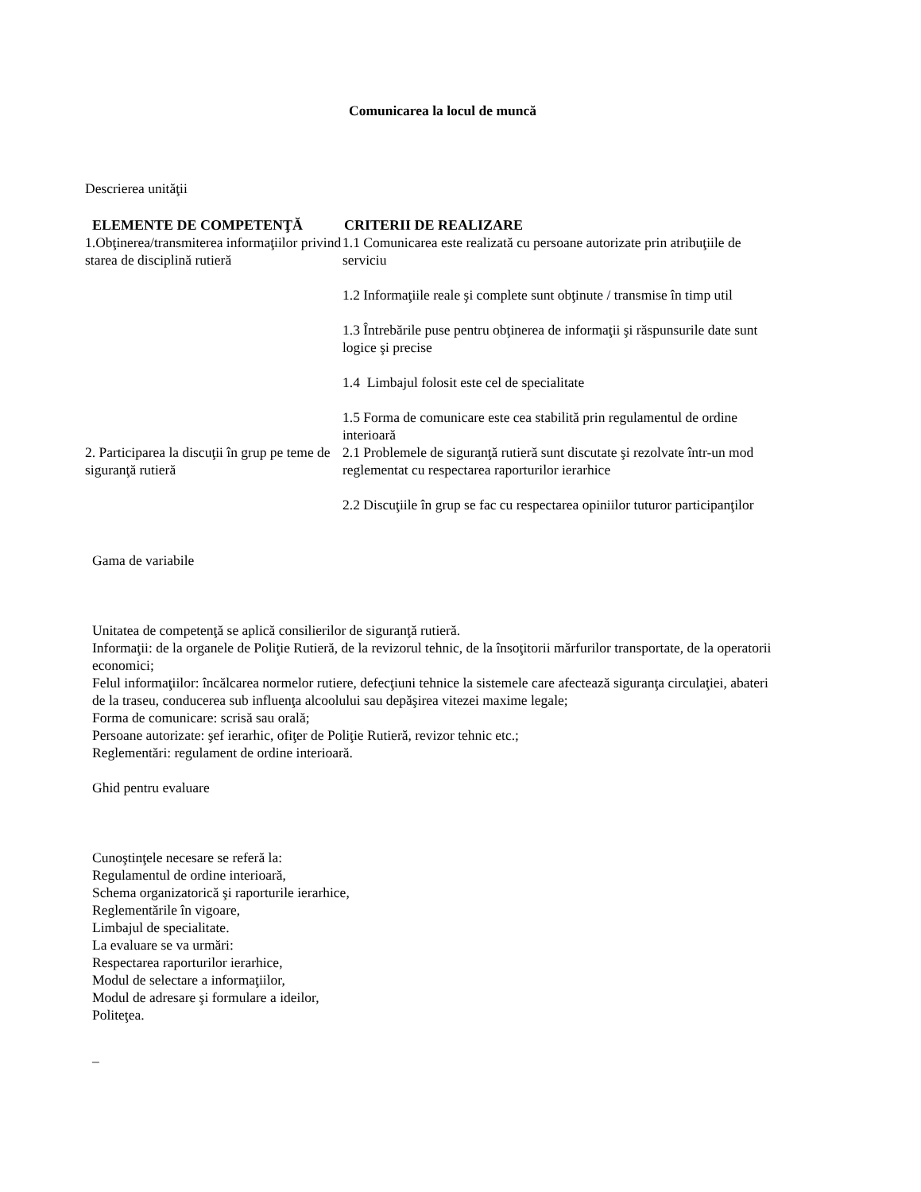Comunicarea la locul de muncă
Descrierea unităţii
| ELEMENTE DE COMPETENŢĂ | CRITERII DE REALIZARE |
| --- | --- |
| 1.Obţinerea/transmiterea informaţiilor privind starea de disciplină rutieră | 1.1 Comunicarea este realizată cu persoane autorizate prin atribuţiile de serviciu 1.2 Informaţiile reale şi complete sunt obţinute / transmise în timp util 1.3 Întrebările puse pentru obţinerea de informaţii şi răspunsurile date sunt logice şi precise 1.4 Limbajul folosit este cel de specialitate 1.5 Forma de comunicare este cea stabilită prin regulamentul de ordine interioară |
| 2. Participarea la discuţii în grup pe teme de siguranţă rutieră | 2.1 Problemele de siguranţă rutieră sunt discutate şi rezolvate într-un mod reglementat cu respectarea raporturilor ierarhice 2.2 Discuţiile în grup se fac cu respectarea opiniilor tuturor participanţilor |
Gama de variabile
Unitatea de competenţă se aplică consilierilor de siguranţă rutieră.
Informaţii: de la organele de Poliţie Rutieră, de la revizorul tehnic, de la însoţitorii mărfurilor transportate, de la operatorii economici;
Felul informaţiilor: încălcarea normelor rutiere, defecţiuni tehnice la sistemele care afectează siguranţa circulaţiei, abateri de la traseu, conducerea sub influenţa alcoolului sau depăşirea vitezei maxime legale;
Forma de comunicare: scrisă sau orală;
Persoane autorizate: şef ierarhic, ofiţer de Poliţie Rutieră, revizor tehnic etc.;
Reglementări: regulament de ordine interioară.
Ghid pentru evaluare
Cunoştinţele necesare se referă la:
Regulamentul de ordine interioară,
Schema organizatorică şi raporturile ierarhice,
Reglementările în vigoare,
Limbajul de specialitate.
La evaluare se va urmări:
Respectarea raporturilor ierarhice,
Modul de selectare a informaţiilor,
Modul de adresare şi formulare a ideilor,
Politeţea.
_